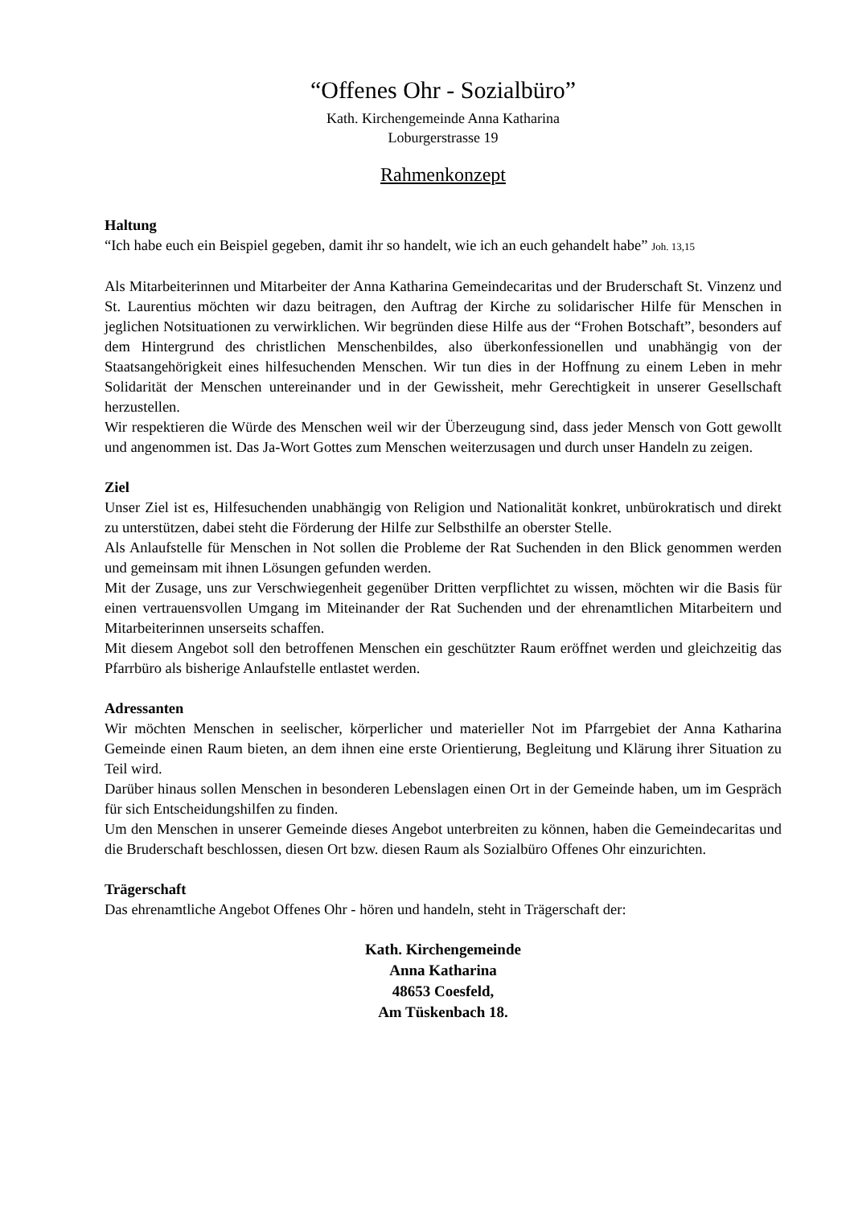“Offenes Ohr - Sozialbüro”
Kath. Kirchengemeinde Anna Katharina
Loburgerstrasse 19
Rahmenkonzept
Haltung
“Ich habe euch ein Beispiel gegeben, damit ihr so handelt, wie ich an euch gehandelt habe” Joh. 13,15
Als Mitarbeiterinnen und Mitarbeiter der Anna Katharina Gemeindecaritas und der Bruderschaft St. Vinzenz und St. Laurentius möchten wir dazu beitragen, den Auftrag der Kirche zu solidarischer Hilfe für Menschen in jeglichen Notsituationen zu verwirklichen. Wir begründen diese Hilfe aus der “Frohen Botschaft”, besonders auf dem Hintergrund des christlichen Menschenbildes, also überkonfessionellen und unabhängig von der Staatsangehörigkeit eines hilfesuchenden Menschen. Wir tun dies in der Hoffnung zu einem Leben in mehr Solidarität der Menschen untereinander und in der Gewissheit, mehr Gerechtigkeit in unserer Gesellschaft herzustellen.
Wir respektieren die Würde des Menschen weil wir der Überzeugung sind, dass jeder Mensch von Gott gewollt und angenommen ist. Das Ja-Wort Gottes zum Menschen weiterzusagen und durch unser Handeln zu zeigen.
Ziel
Unser Ziel ist es, Hilfesuchenden unabhängig von Religion und Nationalität konkret, unbürokratisch und direkt zu unterstützen, dabei steht die Förderung der Hilfe zur Selbsthilfe an oberster Stelle.
Als Anlaufstelle für Menschen in Not sollen die Probleme der Rat Suchenden in den Blick genommen werden und gemeinsam mit ihnen Lösungen gefunden werden.
Mit der Zusage, uns zur Verschwiegenheit gegenüber Dritten verpflichtet zu wissen, möchten wir die Basis für einen vertrauensvollen Umgang im Miteinander der Rat Suchenden und der ehrenamtlichen Mitarbeitern und Mitarbeiterinnen unserseits schaffen.
Mit diesem Angebot soll den betroffenen Menschen ein geschützter Raum eröffnet werden und gleichzeitig das Pfarrbüro als bisherige Anlaufstelle entlastet werden.
Adressanten
Wir möchten Menschen in seelischer, körperlicher und materieller Not im Pfarrgebiet der Anna Katharina Gemeinde einen Raum bieten, an dem ihnen eine erste Orientierung, Begleitung und Klärung ihrer Situation zu Teil wird.
Darüber hinaus sollen Menschen in besonderen Lebenslagen einen Ort in der Gemeinde haben, um im Gespräch für sich Entscheidungshilfen zu finden.
Um den Menschen in unserer Gemeinde dieses Angebot unterbreiten zu können, haben die Gemeindecaritas und die Bruderschaft beschlossen, diesen Ort bzw. diesen Raum als Sozialbüro Offenes Ohr einzurichten.
Trägerschaft
Das ehrenamtliche Angebot Offenes Ohr - hören und handeln, steht in Trägerschaft der:
Kath. Kirchengemeinde
Anna Katharina
48653 Coesfeld,
Am Tüskenbach 18.